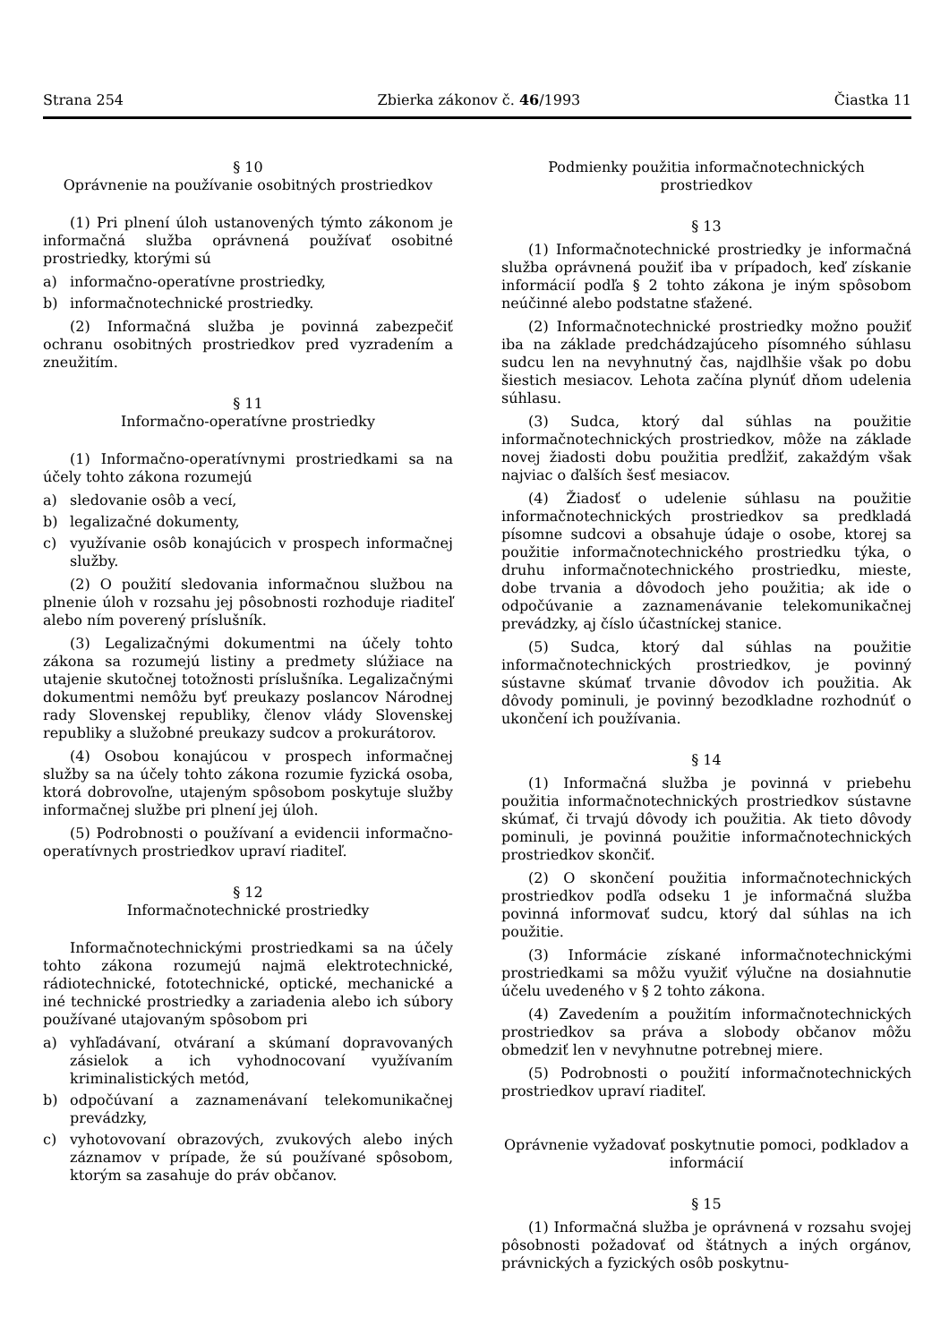Strana 254 Zbierka zákonov č. 46/1993 Čiastka 11
§ 10
Oprávnenie na používanie osobitných prostriedkov
(1) Pri plnení úloh ustanovených týmto zákonom je informačná služba oprávnená používať osobitné prostriedky, ktorými sú
a) informačno-operatívne prostriedky,
b) informačnotechnické prostriedky.
(2) Informačná služba je povinná zabezpečiť ochranu osobitných prostriedkov pred vyzradením a zneužitím.
§ 11
Informačno-operatívne prostriedky
(1) Informačno-operatívnymi prostriedkami sa na účely tohto zákona rozumejú
a) sledovanie osôb a vecí,
b) legalizačné dokumenty,
c) využívanie osôb konajúcich v prospech informačnej služby.
(2) O použití sledovania informačnou službou na plnenie úloh v rozsahu jej pôsobnosti rozhoduje riaditeľ alebo ním poverený príslušník.
(3) Legalizačnými dokumentmi na účely tohto zákona sa rozumejú listiny a predmety slúžiace na utajenie skutočnej totožnosti príslušníka. Legalizačnými dokumentmi nemôžu byť preukazy poslancov Národnej rady Slovenskej republiky, členov vlády Slovenskej republiky a služobné preukazy sudcov a prokurátorov.
(4) Osobou konajúcou v prospech informačnej služby sa na účely tohto zákona rozumie fyzická osoba, ktorá dobrovoľne, utajeným spôsobom poskytuje služby informačnej službe pri plnení jej úloh.
(5) Podrobnosti o používaní a evidencii informačno-operatívnych prostriedkov upraví riaditeľ.
§ 12
Informačnotechnické prostriedky
Informačnotechnickými prostriedkami sa na účely tohto zákona rozumejú najmä elektrotechnické, rádiotechnické, fototechnické, optické, mechanické a iné technické prostriedky a zariadenia alebo ich súbory používané utajovaným spôsobom pri
a) vyhľadávaní, otváraní a skúmaní dopravovaných zásielok a ich vyhodnocovaní využívaním kriminalistických metód,
b) odpočúvaní a zaznamenávaní telekomunikačnej prevádzky,
c) vyhotovovaní obrazových, zvukových alebo iných záznamov v prípade, že sú používané spôsobom, ktorým sa zasahuje do práv občanov.
Podmienky použitia informačnotechnických prostriedkov
§ 13
(1) Informačnotechnické prostriedky je informačná služba oprávnená použiť iba v prípadoch, keď získanie informácií podľa § 2 tohto zákona je iným spôsobom neúčinné alebo podstatne sťažené.
(2) Informačnotechnické prostriedky možno použiť iba na základe predchádzajúceho písomného súhlasu sudcu len na nevyhnutný čas, najdlhšie však po dobu šiestich mesiacov. Lehota začína plynúť dňom udelenia súhlasu.
(3) Sudca, ktorý dal súhlas na použitie informačnotechnických prostriedkov, môže na základe novej žiadosti dobu použitia predĺžiť, zakaždým však najviac o ďalších šesť mesiacov.
(4) Žiadosť o udelenie súhlasu na použitie informačnotechnických prostriedkov sa predkladá písomne sudcovi a obsahuje údaje o osobe, ktorej sa použitie informačnotechnického prostriedku týka, o druhu informačnotechnického prostriedku, mieste, dobe trvania a dôvodoch jeho použitia; ak ide o odpočúvanie a zaznamenávanie telekomunikačnej prevádzky, aj číslo účastníckej stanice.
(5) Sudca, ktorý dal súhlas na použitie informačnotechnických prostriedkov, je povinný sústavne skúmať trvanie dôvodov ich použitia. Ak dôvody pominuli, je povinný bezodkladne rozhodnúť o ukončení ich používania.
§ 14
(1) Informačná služba je povinná v priebehu použitia informačnotechnických prostriedkov sústavne skúmať, či trvajú dôvody ich použitia. Ak tieto dôvody pominuli, je povinná použitie informačnotechnických prostriedkov skončiť.
(2) O skončení použitia informačnotechnických prostriedkov podľa odseku 1 je informačná služba povinná informovať sudcu, ktorý dal súhlas na ich použitie.
(3) Informácie získané informačnotechnickými prostriedkami sa môžu využiť výlučne na dosiahnutie účelu uvedeného v § 2 tohto zákona.
(4) Zavedením a použitím informačnotechnických prostriedkov sa práva a slobody občanov môžu obmedziť len v nevyhnutne potrebnej miere.
(5) Podrobnosti o použití informačnotechnických prostriedkov upraví riaditeľ.
Oprávnenie vyžadovať poskytnutie pomoci, podkladov a informácií
§ 15
(1) Informačná služba je oprávnená v rozsahu svojej pôsobnosti požadovať od štátnych a iných orgánov, právnických a fyzických osôb poskytnu-